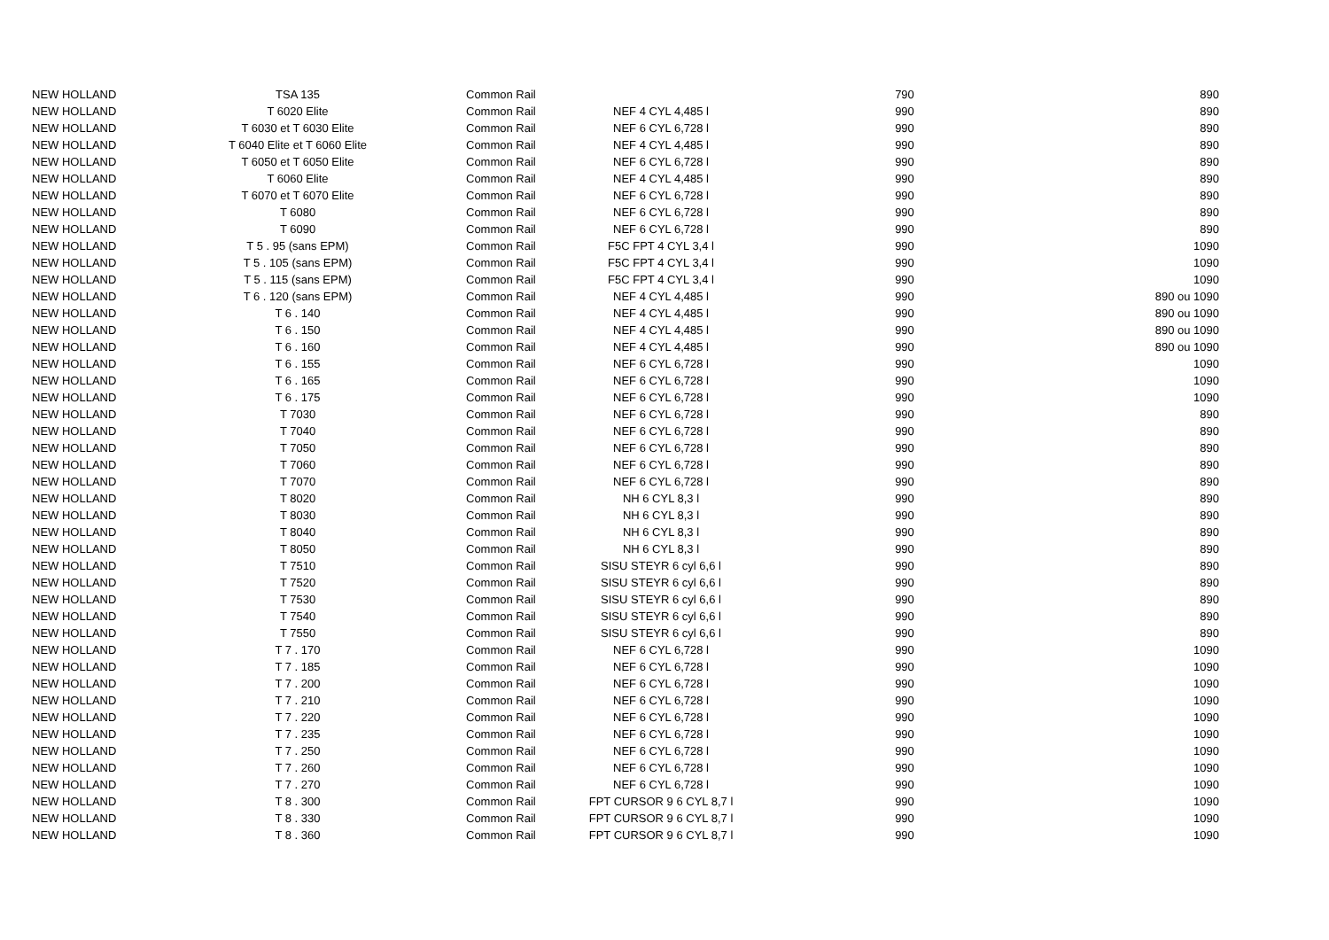| NEW HOLLAND | TSA 135 | Common Rail | | 790 | 890 |
| NEW HOLLAND | T 6020 Elite | Common Rail | NEF 4 CYL 4,485 l | 990 | 890 |
| NEW HOLLAND | T 6030 et T 6030 Elite | Common Rail | NEF 6 CYL 6,728 l | 990 | 890 |
| NEW HOLLAND | T 6040 Elite et T 6060 Elite | Common Rail | NEF 4 CYL 4,485 l | 990 | 890 |
| NEW HOLLAND | T 6050 et T 6050 Elite | Common Rail | NEF 6 CYL 6,728 l | 990 | 890 |
| NEW HOLLAND | T 6060 Elite | Common Rail | NEF 4 CYL 4,485 l | 990 | 890 |
| NEW HOLLAND | T 6070 et T 6070 Elite | Common Rail | NEF 6 CYL 6,728 l | 990 | 890 |
| NEW HOLLAND | T 6080 | Common Rail | NEF 6 CYL 6,728 l | 990 | 890 |
| NEW HOLLAND | T 6090 | Common Rail | NEF 6 CYL 6,728 l | 990 | 890 |
| NEW HOLLAND | T 5 . 95 (sans EPM) | Common Rail | F5C FPT 4 CYL 3,4 l | 990 | 1090 |
| NEW HOLLAND | T 5 . 105 (sans EPM) | Common Rail | F5C FPT 4 CYL 3,4 l | 990 | 1090 |
| NEW HOLLAND | T 5 . 115 (sans EPM) | Common Rail | F5C FPT 4 CYL 3,4 l | 990 | 1090 |
| NEW HOLLAND | T 6 . 120 (sans EPM) | Common Rail | NEF 4 CYL 4,485 l | 990 | 890 ou 1090 |
| NEW HOLLAND | T 6 . 140 | Common Rail | NEF 4 CYL 4,485 l | 990 | 890 ou 1090 |
| NEW HOLLAND | T 6 . 150 | Common Rail | NEF 4 CYL 4,485 l | 990 | 890 ou 1090 |
| NEW HOLLAND | T 6 . 160 | Common Rail | NEF 4 CYL 4,485 l | 990 | 890 ou 1090 |
| NEW HOLLAND | T 6 . 155 | Common Rail | NEF 6 CYL 6,728 l | 990 | 1090 |
| NEW HOLLAND | T 6 . 165 | Common Rail | NEF 6 CYL 6,728 l | 990 | 1090 |
| NEW HOLLAND | T 6 . 175 | Common Rail | NEF 6 CYL 6,728 l | 990 | 1090 |
| NEW HOLLAND | T 7030 | Common Rail | NEF 6 CYL 6,728 l | 990 | 890 |
| NEW HOLLAND | T 7040 | Common Rail | NEF 6 CYL 6,728 l | 990 | 890 |
| NEW HOLLAND | T 7050 | Common Rail | NEF 6 CYL 6,728 l | 990 | 890 |
| NEW HOLLAND | T 7060 | Common Rail | NEF 6 CYL 6,728 l | 990 | 890 |
| NEW HOLLAND | T 7070 | Common Rail | NEF 6 CYL 6,728 l | 990 | 890 |
| NEW HOLLAND | T 8020 | Common Rail | NH 6 CYL 8,3 l | 990 | 890 |
| NEW HOLLAND | T 8030 | Common Rail | NH 6 CYL 8,3 l | 990 | 890 |
| NEW HOLLAND | T 8040 | Common Rail | NH 6 CYL 8,3 l | 990 | 890 |
| NEW HOLLAND | T 8050 | Common Rail | NH 6 CYL 8,3 l | 990 | 890 |
| NEW HOLLAND | T 7510 | Common Rail | SISU STEYR 6 cyl 6,6 l | 990 | 890 |
| NEW HOLLAND | T 7520 | Common Rail | SISU STEYR 6 cyl 6,6 l | 990 | 890 |
| NEW HOLLAND | T 7530 | Common Rail | SISU STEYR 6 cyl 6,6 l | 990 | 890 |
| NEW HOLLAND | T 7540 | Common Rail | SISU STEYR 6 cyl 6,6 l | 990 | 890 |
| NEW HOLLAND | T 7550 | Common Rail | SISU STEYR 6 cyl 6,6 l | 990 | 890 |
| NEW HOLLAND | T 7 . 170 | Common Rail | NEF 6 CYL 6,728 l | 990 | 1090 |
| NEW HOLLAND | T 7 . 185 | Common Rail | NEF 6 CYL 6,728 l | 990 | 1090 |
| NEW HOLLAND | T 7 . 200 | Common Rail | NEF 6 CYL 6,728 l | 990 | 1090 |
| NEW HOLLAND | T 7 . 210 | Common Rail | NEF 6 CYL 6,728 l | 990 | 1090 |
| NEW HOLLAND | T 7 . 220 | Common Rail | NEF 6 CYL 6,728 l | 990 | 1090 |
| NEW HOLLAND | T 7 . 235 | Common Rail | NEF 6 CYL 6,728 l | 990 | 1090 |
| NEW HOLLAND | T 7 . 250 | Common Rail | NEF 6 CYL 6,728 l | 990 | 1090 |
| NEW HOLLAND | T 7 . 260 | Common Rail | NEF 6 CYL 6,728 l | 990 | 1090 |
| NEW HOLLAND | T 7 . 270 | Common Rail | NEF 6 CYL 6,728 l | 990 | 1090 |
| NEW HOLLAND | T 8 . 300 | Common Rail | FPT CURSOR 9 6 CYL 8,7 l | 990 | 1090 |
| NEW HOLLAND | T 8 . 330 | Common Rail | FPT CURSOR 9 6 CYL 8,7 l | 990 | 1090 |
| NEW HOLLAND | T 8 . 360 | Common Rail | FPT CURSOR 9 6 CYL 8,7 l | 990 | 1090 |